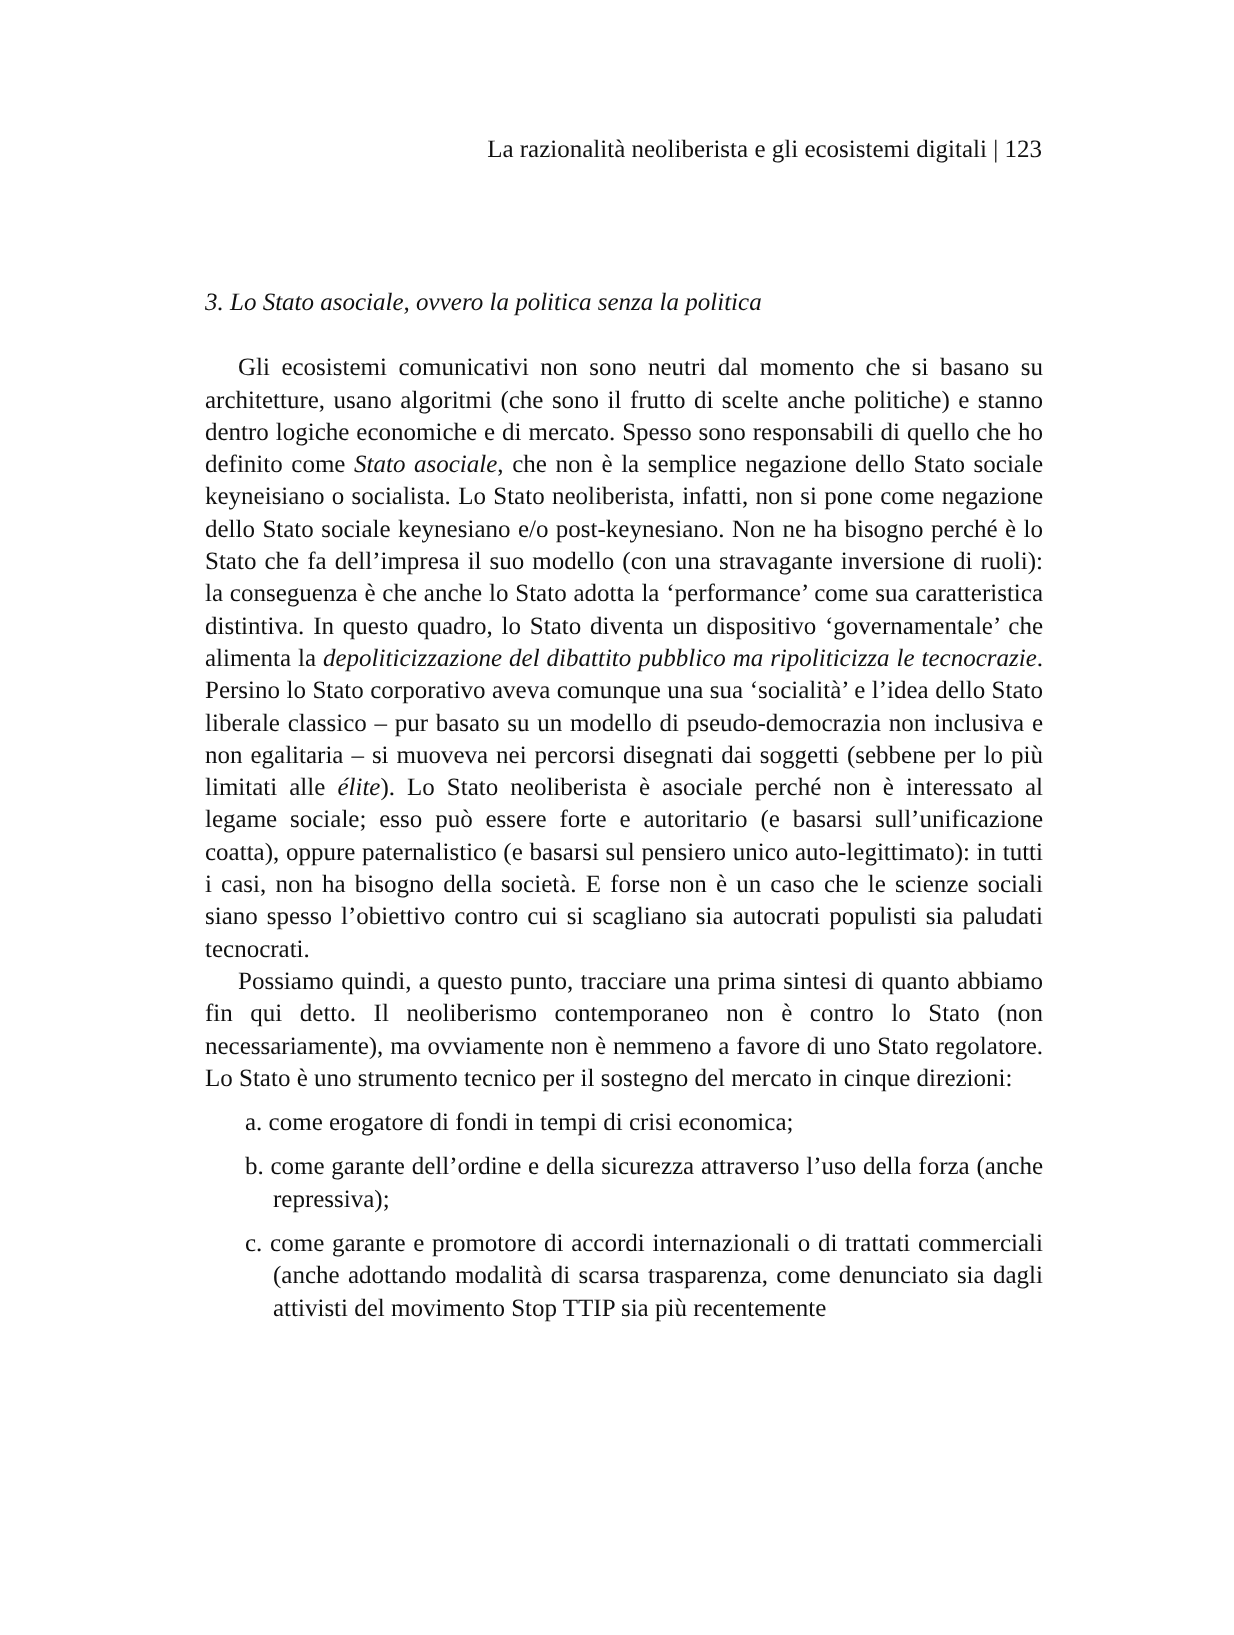La razionalità neoliberista e gli ecosistemi digitali | 123
3. Lo Stato asociale, ovvero la politica senza la politica
Gli ecosistemi comunicativi non sono neutri dal momento che si basano su architetture, usano algoritmi (che sono il frutto di scelte anche politiche) e stanno dentro logiche economiche e di mercato. Spesso sono responsabili di quello che ho definito come Stato asociale, che non è la semplice negazione dello Stato sociale keyneisiano o socialista. Lo Stato neoliberista, infatti, non si pone come negazione dello Stato sociale keynesiano e/o post-keynesiano. Non ne ha bisogno perché è lo Stato che fa dell’impresa il suo modello (con una stravagante inversione di ruoli): la conseguenza è che anche lo Stato adotta la ‘performance’ come sua caratteristica distintiva. In questo quadro, lo Stato diventa un dispositivo ‘governamentale’ che alimenta la depoliticizzazione del dibattito pubblico ma ripoliticizza le tecnocrazie. Persino lo Stato corporativo aveva comunque una sua ‘socialità’ e l’idea dello Stato liberale classico – pur basato su un modello di pseudo-democrazia non inclusiva e non egalitaria – si muoveva nei percorsi disegnati dai soggetti (sebbene per lo più limitati alle élite). Lo Stato neoliberista è asociale perché non è interessato al legame sociale; esso può essere forte e autoritario (e basarsi sull’unificazione coatta), oppure paternalistico (e basarsi sul pensiero unico auto-legittimato): in tutti i casi, non ha bisogno della società. E forse non è un caso che le scienze sociali siano spesso l’obiettivo contro cui si scagliano sia autocrati populisti sia paludati tecnocrati.
Possiamo quindi, a questo punto, tracciare una prima sintesi di quanto abbiamo fin qui detto. Il neoliberismo contemporaneo non è contro lo Stato (non necessariamente), ma ovviamente non è nemmeno a favore di uno Stato regolatore. Lo Stato è uno strumento tecnico per il sostegno del mercato in cinque direzioni:
a. come erogatore di fondi in tempi di crisi economica;
b. come garante dell’ordine e della sicurezza attraverso l’uso della forza (anche repressiva);
c. come garante e promotore di accordi internazionali o di trattati commerciali (anche adottando modalità di scarsa trasparenza, come denunciato sia dagli attivisti del movimento Stop TTIP sia più recentemente